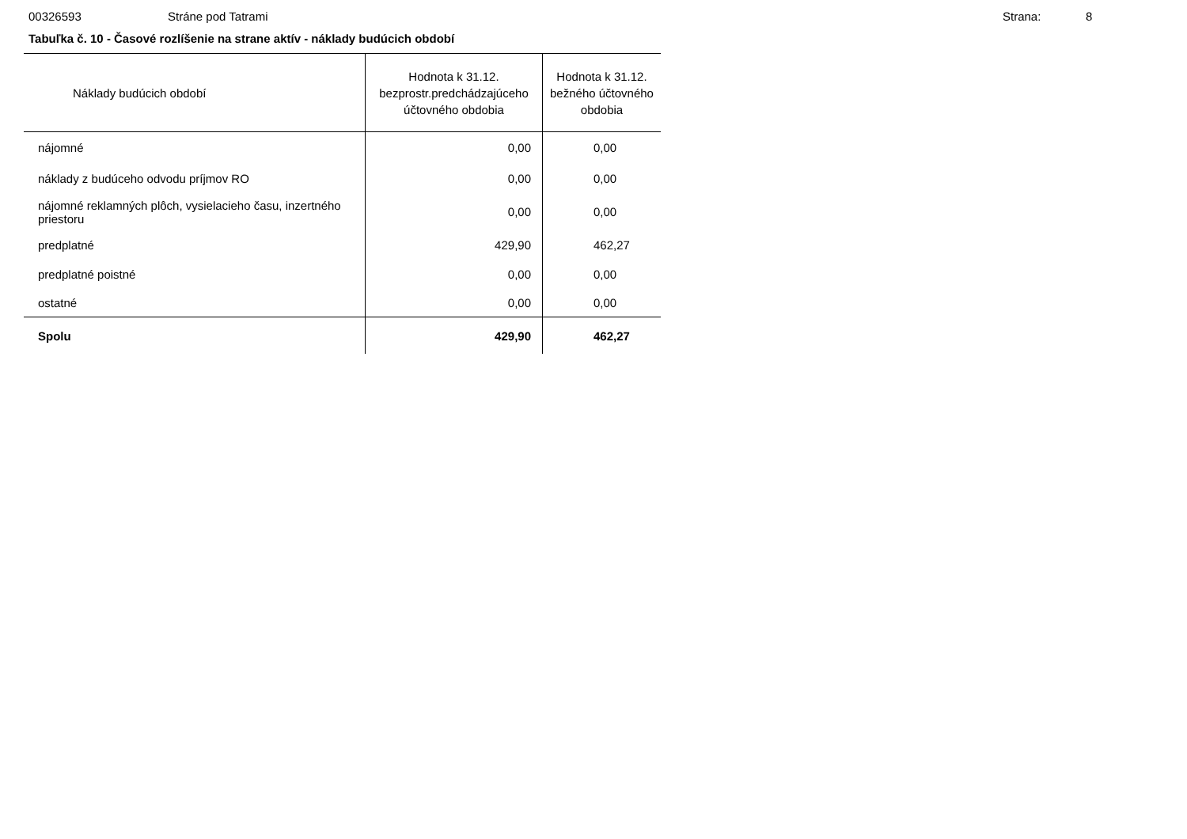00326593 Stráne pod Tatrami Strana: 8
Tabuľka č. 10 - Časové rozlíšenie na strane aktív - náklady budúcich období
| Náklady budúcich období | Hodnota k 31.12. bezprostr.predchádzajúceho účtovného obdobia | Hodnota k 31.12. bežného účtovného obdobia |
| --- | --- | --- |
| nájomné | 0,00 | 0,00 |
| náklady z budúceho odvodu príjmov RO | 0,00 | 0,00 |
| nájomné reklamných plôch, vysielacieho času, inzertného priestoru | 0,00 | 0,00 |
| predplatné | 429,90 | 462,27 |
| predplatné poistné | 0,00 | 0,00 |
| ostatné | 0,00 | 0,00 |
| Spolu | 429,90 | 462,27 |